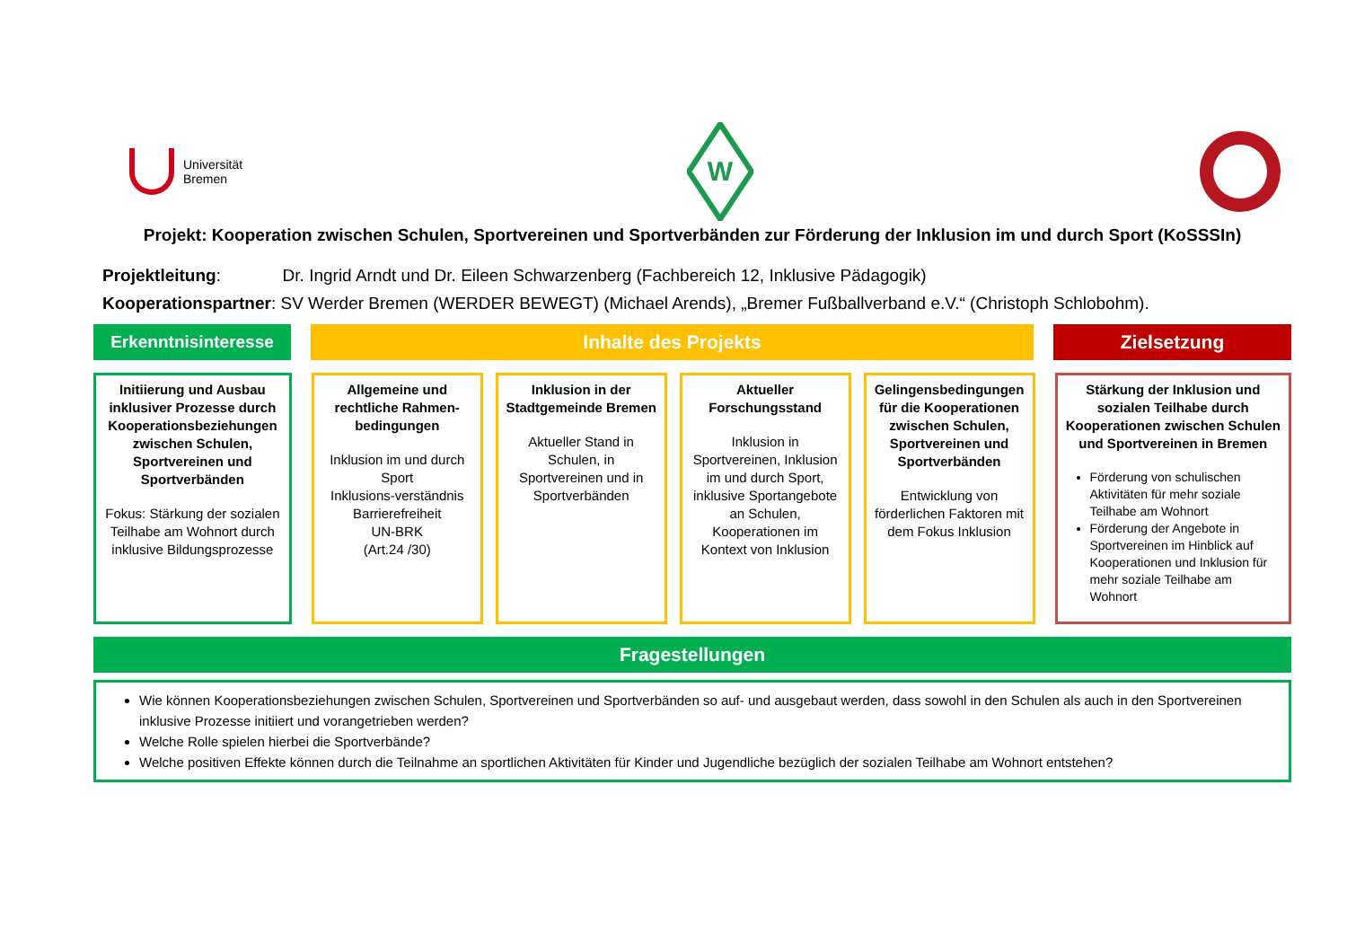Universität
Bremen
W
Projekt: Kooperation zwischen Schulen, Sportvereinen und Sportverbänden zur Förderung der Inklusion im und durch Sport (KoSSSIn)
Projektleitung: Dr. Ingrid Arndt und Dr. Eileen Schwarzenberg (Fachbereich 12, Inklusive Pädagogik)
Kooperationspartner: SV Werder Bremen (WERDER BEWEGT) (Michael Arends), „Bremer Fußballverband e.V.“ (Christoph Schlobohm).
Erkenntnisinteresse Inhalte des Projekts Zielsetzung
Initiierung und Ausbau inklusiver Prozesse durch Kooperationsbeziehungen zwischen Schulen, Sportvereinen und Sportverbänden
Fokus: Stärkung der sozialen Teilhabe am Wohnort durch inklusive Bildungsprozesse
Allgemeine und rechtliche Rahmen-bedingungen
Inklusion im und durch Sport
Inklusions-verständnis
Barrierefreiheit
UN-BRK
(Art.24 /30)
Inklusion in der Stadtgemeinde Bremen
Aktueller Stand in Schulen, in Sportvereinen und in Sportverbänden
Aktueller Forschungsstand
Inklusion in Sportvereinen, Inklusion im und durch Sport, inklusive Sportangebote an Schulen, Kooperationen im Kontext von Inklusion
Gelingensbedingungen für die Kooperationen zwischen Schulen, Sportvereinen und Sportverbänden
Entwicklung von förderlichen Faktoren mit dem Fokus Inklusion
Stärkung der Inklusion und sozialen Teilhabe durch Kooperationen zwischen Schulen und Sportvereinen in Bremen
Förderung von schulischen Aktivitäten für mehr soziale Teilhabe am Wohnort
Förderung der Angebote in Sportvereinen im Hinblick auf Kooperationen und Inklusion für mehr soziale Teilhabe am Wohnort
Fragestellungen
Wie können Kooperationsbeziehungen zwischen Schulen, Sportvereinen und Sportverbänden so auf- und ausgebaut werden, dass sowohl in den Schulen als auch in den Sportvereinen inklusive Prozesse initiiert und vorangetrieben werden?
Welche Rolle spielen hierbei die Sportverbände?
Welche positiven Effekte können durch die Teilnahme an sportlichen Aktivitäten für Kinder und Jugendliche bezüglich der sozialen Teilhabe am Wohnort entstehen?